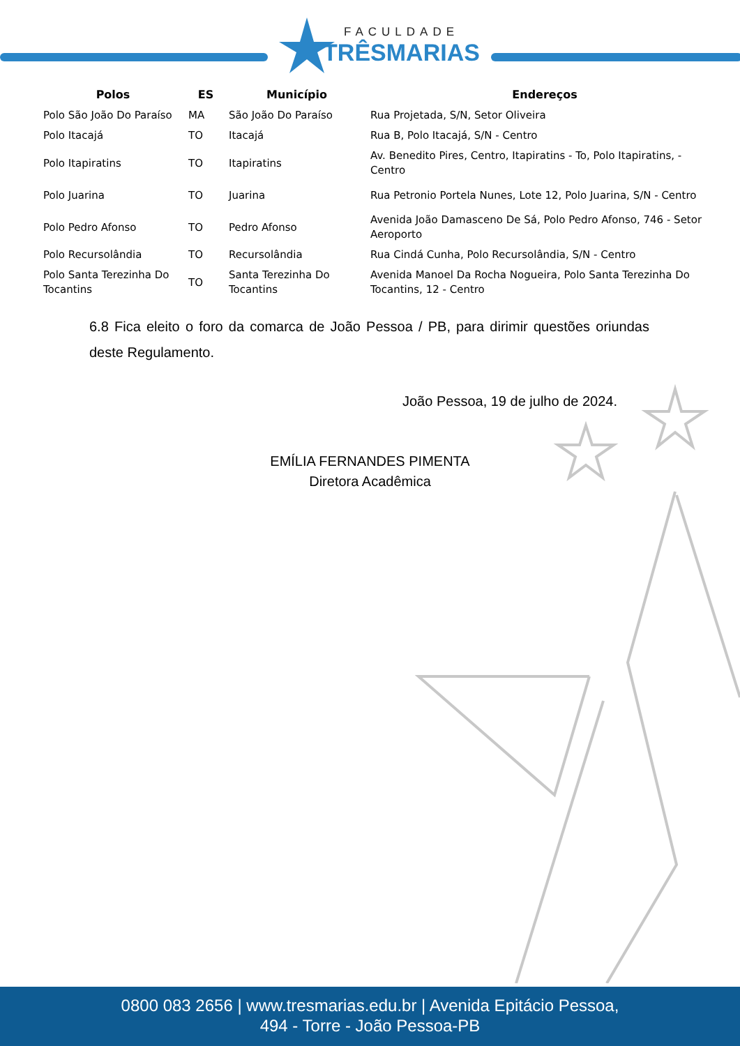FACULDADE
TRÊSMARIAS
| Polos | ES | Município | Endereços |
| --- | --- | --- | --- |
| Polo São João Do Paraíso | MA | São João Do Paraíso | Rua Projetada, S/N, Setor Oliveira |
| Polo Itacajá | TO | Itacajá | Rua B, Polo Itacajá, S/N - Centro |
| Polo Itapiratins | TO | Itapiratins | Av. Benedito Pires, Centro, Itapiratins - To, Polo Itapiratins, - Centro |
| Polo Juarina | TO | Juarina | Rua Petronio Portela Nunes, Lote 12, Polo Juarina, S/N - Centro |
| Polo Pedro Afonso | TO | Pedro Afonso | Avenida João Damasceno De Sá, Polo Pedro Afonso, 746 - Setor Aeroporto |
| Polo Recursolândia | TO | Recursolândia | Rua Cindá Cunha, Polo Recursolândia, S/N - Centro |
| Polo Santa Terezinha Do Tocantins | TO | Santa Terezinha Do Tocantins | Avenida Manoel Da Rocha Nogueira, Polo Santa Terezinha Do Tocantins, 12 - Centro |
6.8 Fica eleito o foro da comarca de João Pessoa / PB, para dirimir questões oriundas deste Regulamento.
João Pessoa, 19 de julho de 2024.
EMÍLIA FERNANDES PIMENTA
Diretora Acadêmica
0800 083 2656 | www.tresmarias.edu.br | Avenida Epitácio Pessoa,
494 - Torre - João Pessoa-PB